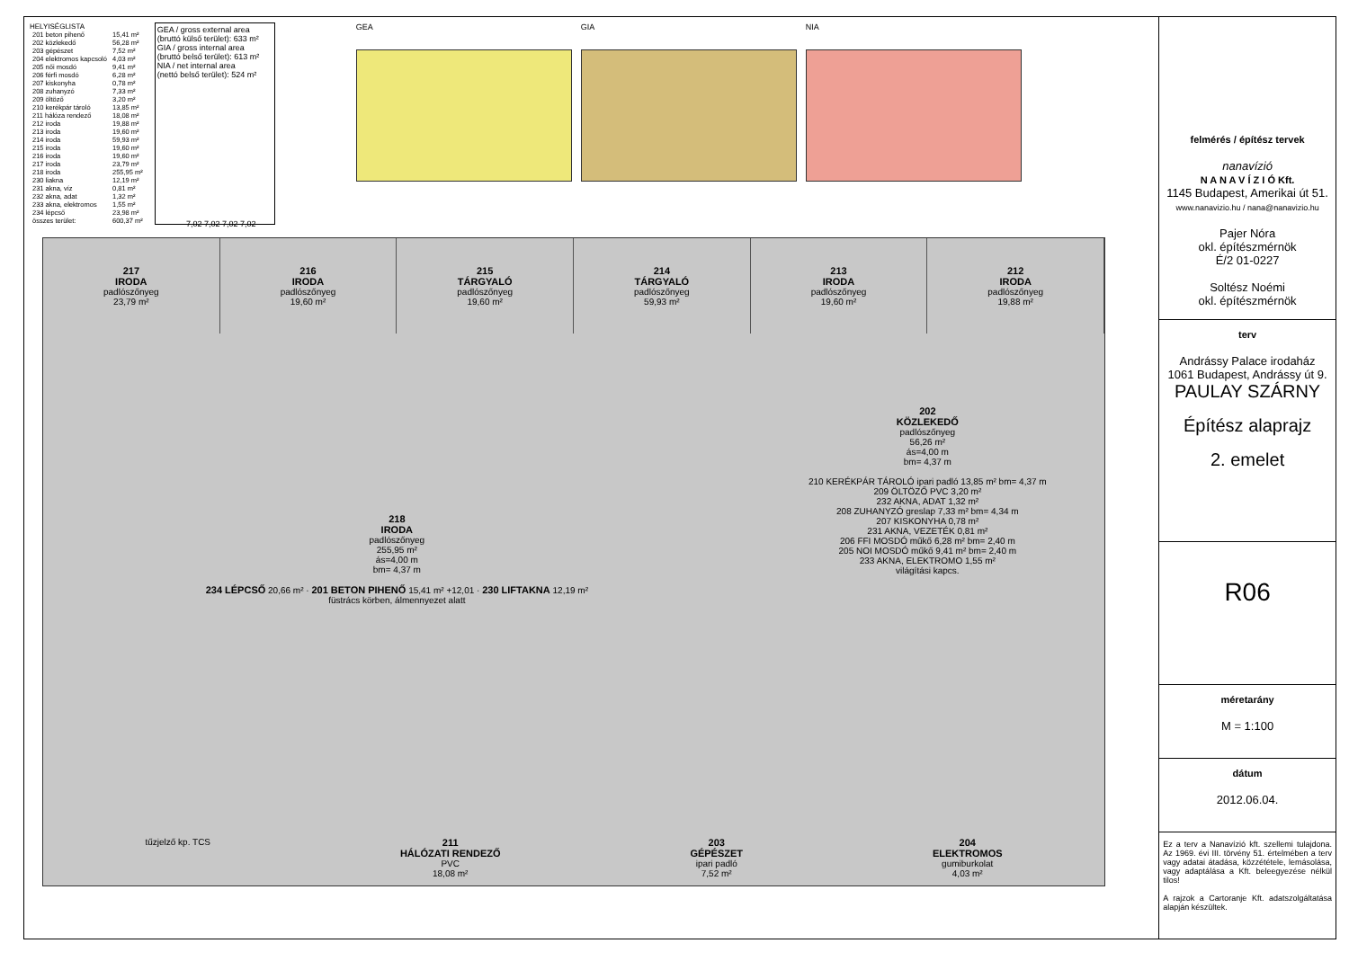HELYISÉGLISTA
| 201 beton pihenő | 15,41 m² |
| 202 közlekedő | 56,28 m² |
| 203 gépészet | 7,52 m² |
| 204 elektromos kapcsoló | 4,03 m² |
| 205 női mosdó | 9,41 m² |
| 206 férfi mosdó | 6,28 m² |
| 207 kiskonyha | 0,78 m² |
| 208 zuhanyzó | 7,33 m² |
| 209 öltöző | 3,20 m² |
| 210 kerékpár tároló | 13,85 m² |
| 211 hálóza rendező | 18,08 m² |
| 212 iroda | 19,88 m² |
| 213 iroda | 19,60 m² |
| 214 iroda | 59,93 m² |
| 215 iroda | 19,60 m² |
| 216 iroda | 19,60 m² |
| 217 iroda | 23,79 m² |
| 218 iroda | 255,95 m² |
| 230 liakna | 12,19 m² |
| 231 akna, víz | 0,81 m² |
| 232 akna, adat | 1,32 m² |
| 233 akna, elektromos | 1,55 m² |
| 234 lépcső | 23,98 m² |
| összes terület: | 600,37 m² |
GEA / gross external area
(bruttó külső terület): 633 m²
GIA / gross internal area
(bruttó belső terület): 613 m²
NIA / net internal area
(nettó belső terület): 524 m²
GEA GIA NIA
7,02 7,02 7,02 7,02
217
IRODA
padlószőnyeg
23,79 m²
216
IRODA
padlószőnyeg
19,60 m²
215
TÁRGYALÓ
padlószőnyeg
19,60 m²
214
TÁRGYALÓ
padlószőnyeg
59,93 m²
213
IRODA
padlószőnyeg
19,60 m²
212
IRODA
padlószőnyeg
19,88 m²
218
IRODA
padlószőnyeg
255,95 m²
ás=4,00 m
bm= 4,37 m
234 LÉPCSŐ 20,66 m² · 201 BETON PIHENŐ 15,41 m² +12,01 · 230 LIFTAKNA 12,19 m²
füstrács körben, álmennyezet alatt
202
KÖZLEKEDŐ
padlószőnyeg
56,26 m²
ás=4,00 m
bm= 4,37 m
210 KERÉKPÁR TÁROLÓ ipari padló 13,85 m² bm= 4,37 m
209 ÖLTÖZŐ PVC 3,20 m²
232 AKNA, ADAT 1,32 m²
208 ZUHANYZÓ greslap 7,33 m² bm= 4,34 m
207 KISKONYHA 0,78 m²
231 AKNA, VEZETÉK 0,81 m²
206 FFI MOSDÓ műkő 6,28 m² bm= 2,40 m
205 NOI MOSDÓ műkő 9,41 m² bm= 2,40 m
233 AKNA, ELEKTROMO 1,55 m²
világítási kapcs.
tűzjelző kp. TCS 211
HÁLÓZATI RENDEZŐ
PVC
18,08 m² 203
GÉPÉSZET
ipari padló
7,52 m² 204
ELEKTROMOS
gumiburkolat
4,03 m²
felmérés / építész tervek
nanavízió
N A N A V Í Z I Ó Kft.
1145 Budapest, Amerikai út 51.
www.nanavizio.hu / nana@nanavizio.hu
Pajer Nóra
okl. építészmérnök
É/2 01-0227
Soltész Noémi
okl. építészmérnök
terv
Andrássy Palace irodaház
1061 Budapest, Andrássy út 9.
PAULAY SZÁRNY
Építész alaprajz
2. emelet
R06
méretarány
M = 1:100
dátum
2012.06.04.
Ez a terv a Nanavízió kft. szellemi tulajdona. Az 1969. évi III. törvény 51. értelmében a terv vagy adatai átadása, közzététele, lemásolása, vagy adaptálása a Kft. beleegyezése nélkül tilos!
A rajzok a Cartoranje Kft. adatszolgáltatása alapján készültek.